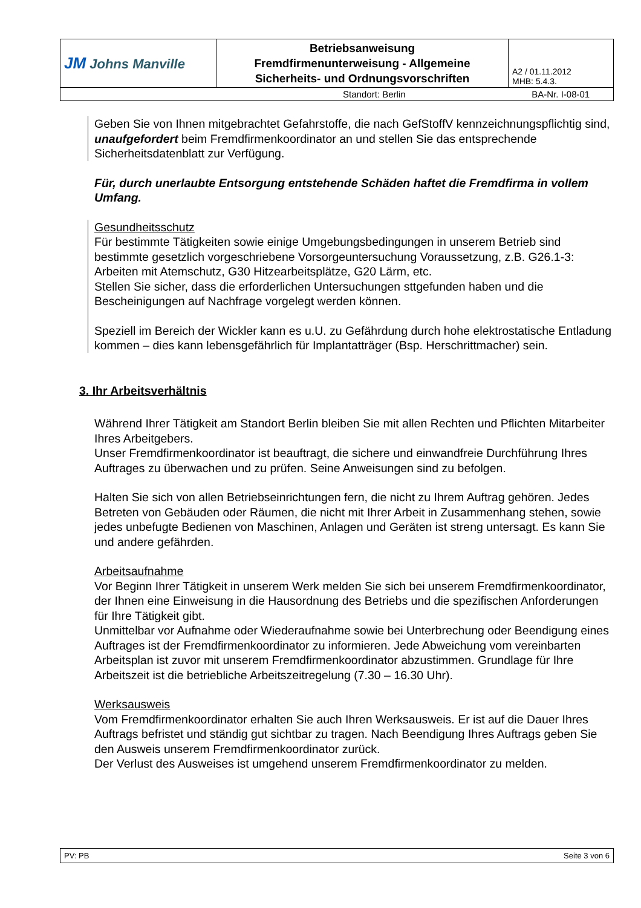| JM Johns Manville | Betriebsanweisung Fremdfirmenunterweisung - Allgemeine Sicherheits- und Ordnungsvorschriften | A2 / 01.11.2012 MHB: 5.4.3. |
| Standort: Berlin | | BA-Nr. I-08-01 |
Geben Sie von Ihnen mitgebrachtet Gefahrstoffe, die nach GefStoffV kennzeichnungspflichtig sind, unaufgefordert beim Fremdfirmenkoordinator an und stellen Sie das entsprechende Sicherheitsdatenblatt zur Verfügung.
Für, durch unerlaubte Entsorgung entstehende Schäden haftet die Fremdfirma in vollem Umfang.
Gesundheitsschutz
Für bestimmte Tätigkeiten sowie einige Umgebungsbedingungen in unserem Betrieb sind bestimmte gesetzlich vorgeschriebene Vorsorgeuntersuchung Voraussetzung, z.B. G26.1-3: Arbeiten mit Atemschutz, G30 Hitzearbeitsplätze, G20 Lärm, etc.
Stellen Sie sicher, dass die erforderlichen Untersuchungen sttgefunden haben und die Bescheinigungen auf Nachfrage vorgelegt werden können.
Speziell im Bereich der Wickler kann es u.U. zu Gefährdung durch hohe elektrostatische Entladung kommen – dies kann lebensgefährlich für Implantatträger (Bsp. Herschrittmacher) sein.
3. Ihr Arbeitsverhältnis
Während Ihrer Tätigkeit am Standort Berlin bleiben Sie mit allen Rechten und Pflichten Mitarbeiter Ihres Arbeitgebers.
Unser Fremdfirmenkoordinator ist beauftragt, die sichere und einwandfreie Durchführung Ihres Auftrages zu überwachen und zu prüfen. Seine Anweisungen sind zu befolgen.
Halten Sie sich von allen Betriebseinrichtungen fern, die nicht zu Ihrem Auftrag gehören. Jedes Betreten von Gebäuden oder Räumen, die nicht mit Ihrer Arbeit in Zusammenhang stehen, sowie jedes unbefugte Bedienen von Maschinen, Anlagen und Geräten ist streng untersagt. Es kann Sie und andere gefährden.
Arbeitsaufnahme
Vor Beginn Ihrer Tätigkeit in unserem Werk melden Sie sich bei unserem Fremdfirmenkoordinator, der Ihnen eine Einweisung in die Hausordnung des Betriebs und die spezifischen Anforderungen für Ihre Tätigkeit gibt.
Unmittelbar vor Aufnahme oder Wiederaufnahme sowie bei Unterbrechung oder Beendigung eines Auftrages ist der Fremdfirmenkoordinator zu informieren. Jede Abweichung vom vereinbarten Arbeitsplan ist zuvor mit unserem Fremdfirmenkoordinator abzustimmen. Grundlage für Ihre Arbeitszeit ist die betriebliche Arbeitszeitregelung (7.30 – 16.30 Uhr).
Werksausweis
Vom Fremdfirmenkoordinator erhalten Sie auch Ihren Werksausweis. Er ist auf die Dauer Ihres Auftrags befristet und ständig gut sichtbar zu tragen. Nach Beendigung Ihres Auftrags geben Sie den Ausweis unserem Fremdfirmenkoordinator zurück.
Der Verlust des Ausweises ist umgehend unserem Fremdfirmenkoordinator zu melden.
| PV: PB | Seite 3 von 6 |